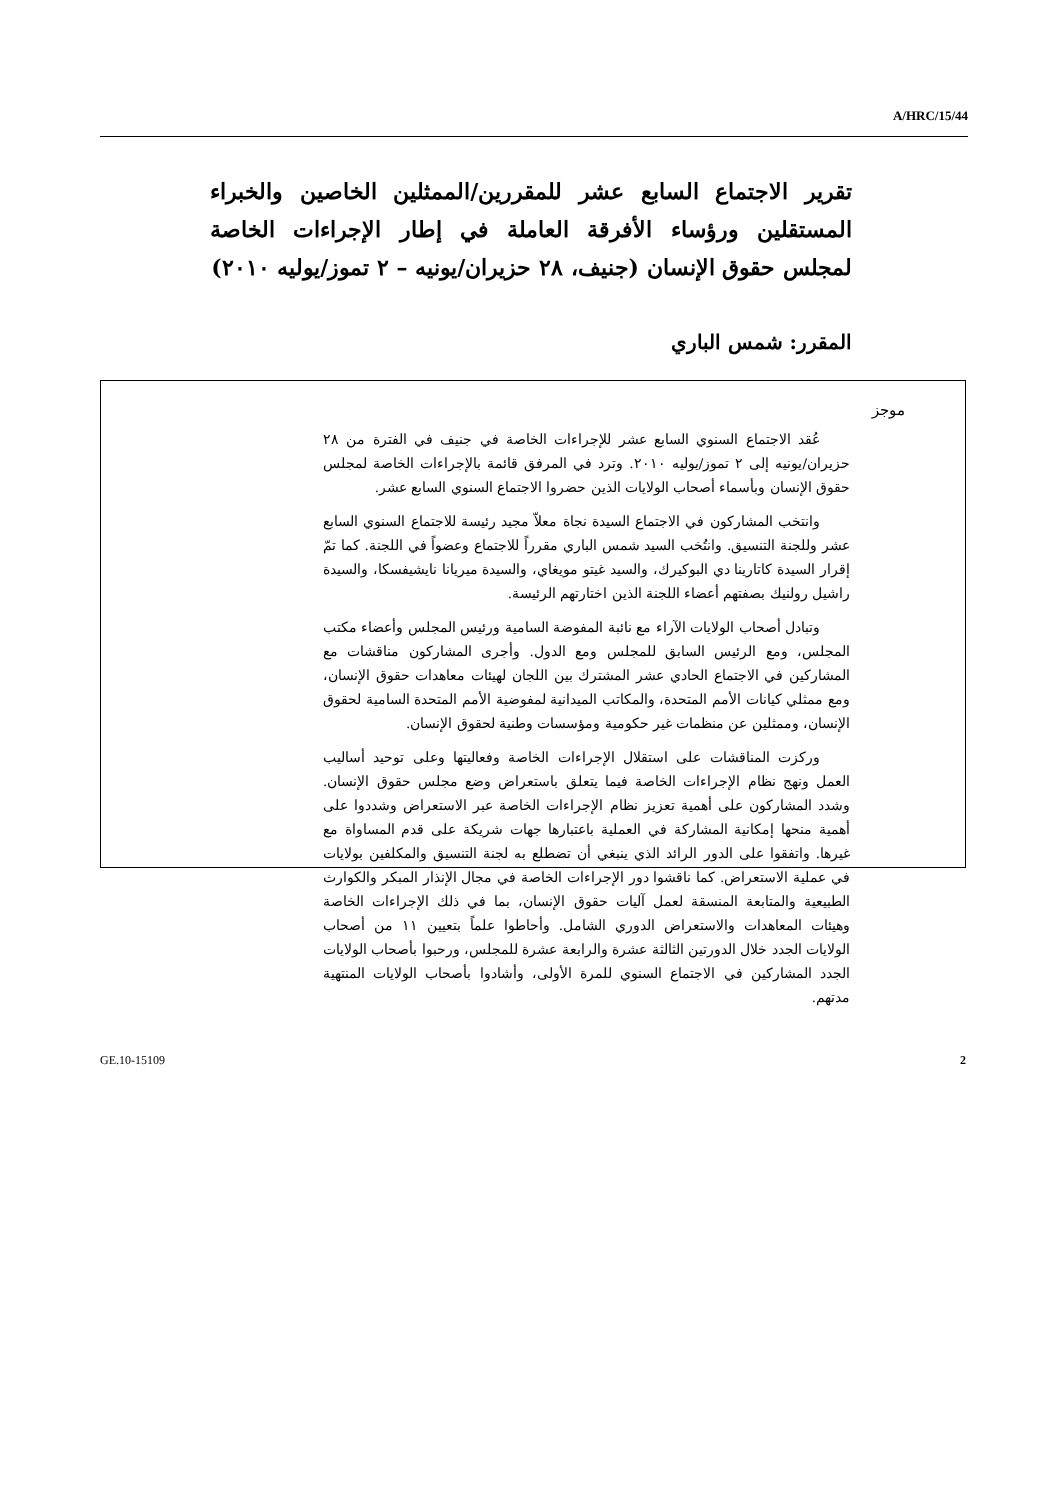A/HRC/15/44
تقرير الاجتماع السابع عشر للمقررين/الممثلين الخاصين والخبراء المستقلين ورؤساء الأفرقة العاملة في إطار الإجراءات الخاصة لمجلس حقوق الإنسان (جنيف، ٢٨ حزيران/يونيه – ٢ تموز/يوليه ٢٠١٠)
المقرر: شمس الباري
موجز
عُقد الاجتماع السنوي السابع عشر للإجراءات الخاصة في جنيف في الفترة من ٢٨ حزيران/يونيه إلى ٢ تموز/يوليه ٢٠١٠. وترد في المرفق قائمة بالإجراءات الخاصة لمجلس حقوق الإنسان وبأسماء أصحاب الولايات الذين حضروا الاجتماع السنوي السابع عشر.
وانتخب المشاركون في الاجتماع السيدة نجاة معلاّ مجيد رئيسة للاجتماع السنوي السابع عشر وللجنة التنسيق. وانتُخب السيد شمس الباري مقرراً للاجتماع وعضواً في اللجنة. كما تمّ إقرار السيدة كاتارينا دي البوكيرك، والسيد غيتو مويغاي، والسيدة ميريانا نايشيفسكا، والسيدة راشيل رولنيك بصفتهم أعضاء اللجنة الذين اختارتهم الرئيسة.
وتبادل أصحاب الولايات الآراء مع نائبة المفوضة السامية ورئيس المجلس وأعضاء مكتب المجلس، ومع الرئيس السابق للمجلس ومع الدول. وأجرى المشاركون مناقشات مع المشاركين في الاجتماع الحادي عشر المشترك بين اللجان لهيئات معاهدات حقوق الإنسان، ومع ممثلي كيانات الأمم المتحدة، والمكاتب الميدانية لمفوضية الأمم المتحدة السامية لحقوق الإنسان، وممثلين عن منظمات غير حكومية ومؤسسات وطنية لحقوق الإنسان.
وركزت المناقشات على استقلال الإجراءات الخاصة وفعاليتها وعلى توحيد أساليب العمل ونهج نظام الإجراءات الخاصة فيما يتعلق باستعراض وضع مجلس حقوق الإنسان. وشدد المشاركون على أهمية تعزيز نظام الإجراءات الخاصة عبر الاستعراض وشددوا على أهمية منحها إمكانية المشاركة في العملية باعتبارها جهات شريكة على قدم المساواة مع غيرها. واتفقوا على الدور الرائد الذي ينبغي أن تضطلع به لجنة التنسيق والمكلفين بولايات في عملية الاستعراض. كما ناقشوا دور الإجراءات الخاصة في مجال الإنذار المبكر والكوارث الطبيعية والمتابعة المنسقة لعمل آليات حقوق الإنسان، بما في ذلك الإجراءات الخاصة وهيئات المعاهدات والاستعراض الدوري الشامل. وأحاطوا علماً بتعيين ١١ من أصحاب الولايات الجدد خلال الدورتين الثالثة عشرة والرابعة عشرة للمجلس، ورحبوا بأصحاب الولايات الجدد المشاركين في الاجتماع السنوي للمرة الأولى، وأشادوا بأصحاب الولايات المنتهية مدتهم.
GE.10-15109 2